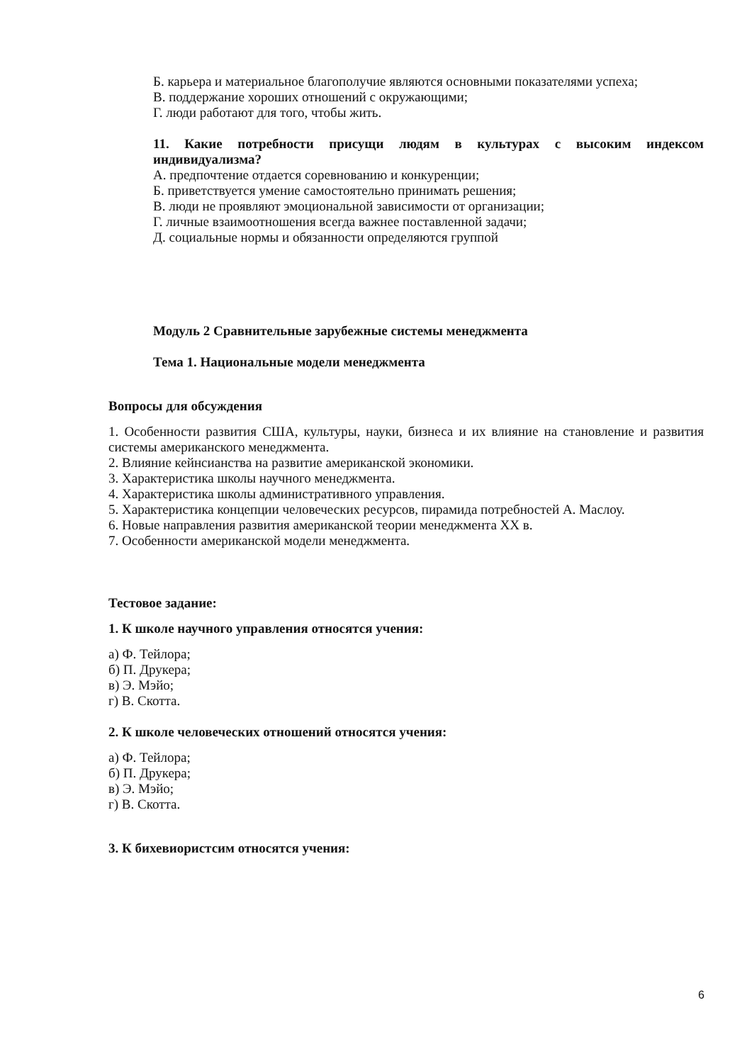Б. карьера и материальное благополучие являются основными показателями успеха;
В. поддержание хороших отношений с окружающими;
Г. люди работают для того, чтобы жить.
11. Какие потребности присущи людям в культурах с высоким индексом индивидуализма?
А. предпочтение отдается соревнованию и конкуренции;
Б. приветствуется умение самостоятельно принимать решения;
В. люди не проявляют эмоциональной зависимости от организации;
Г. личные взаимоотношения всегда важнее поставленной задачи;
Д. социальные нормы и обязанности определяются группой
Модуль 2 Сравнительные зарубежные системы менеджмента
Тема 1. Национальные модели менеджмента
Вопросы для обсуждения
1. Особенности развития США, культуры, науки, бизнеса и их влияние на становление и развития системы американского менеджмента.
2. Влияние кейнсианства на развитие американской экономики.
3. Характеристика школы научного менеджмента.
4. Характеристика школы административного управления.
5. Характеристика концепции человеческих ресурсов, пирамида потребностей А. Маслоу.
6. Новые направления развития американской теории менеджмента XX в.
7. Особенности американской модели менеджмента.
Тестовое задание:
1. К школе научного управления относятся учения:
а) Ф. Тейлора;
б) П. Друкера;
в) Э. Мэйо;
г) В. Скотта.
2. К школе человеческих отношений относятся учения:
а) Ф. Тейлора;
б) П. Друкера;
в) Э. Мэйо;
г) В. Скотта.
3. К бихевиористсим относятся учения:
6